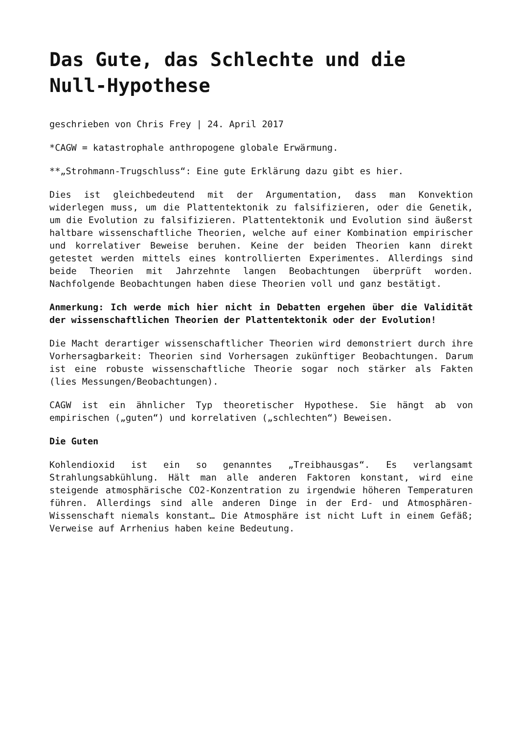Das Gute, das Schlechte und die Null-Hypothese
geschrieben von Chris Frey | 24. April 2017
*CAGW = katastrophale anthropogene globale Erwärmung.
**„Strohmann-Trugschluss“: Eine gute Erklärung dazu gibt es hier.
Dies ist gleichbedeutend mit der Argumentation, dass man Konvektion widerlegen muss, um die Plattentektonik zu falsifizieren, oder die Genetik, um die Evolution zu falsifizieren. Plattentektonik und Evolution sind äußerst haltbare wissenschaftliche Theorien, welche auf einer Kombination empirischer und korrelativer Beweise beruhen. Keine der beiden Theorien kann direkt getestet werden mittels eines kontrollierten Experimentes. Allerdings sind beide Theorien mit Jahrzehnte langen Beobachtungen überprüft worden. Nachfolgende Beobachtungen haben diese Theorien voll und ganz bestätigt.
Anmerkung: Ich werde mich hier nicht in Debatten ergehen über die Validität der wissenschaftlichen Theorien der Plattentektonik oder der Evolution!
Die Macht derartiger wissenschaftlicher Theorien wird demonstriert durch ihre Vorhersagbarkeit: Theorien sind Vorhersagen zukünftiger Beobachtungen. Darum ist eine robuste wissenschaftliche Theorie sogar noch stärker als Fakten (lies Messungen/Beobachtungen).
CAGW ist ein ähnlicher Typ theoretischer Hypothese. Sie hängt ab von empirischen („guten“) und korrelativen („schlechten“) Beweisen.
Die Guten
Kohlendioxid ist ein so genanntes „Treibhausgas“. Es verlangsamt Strahlungsabkühlung. Hält man alle anderen Faktoren konstant, wird eine steigende atmosphärische CO2-Konzentration zu irgendwie höheren Temperaturen führen. Allerdings sind alle anderen Dinge in der Erd- und Atmosphären-Wissenschaft niemals konstant… Die Atmosphäre ist nicht Luft in einem Gefäß; Verweise auf Arrhenius haben keine Bedeutung.